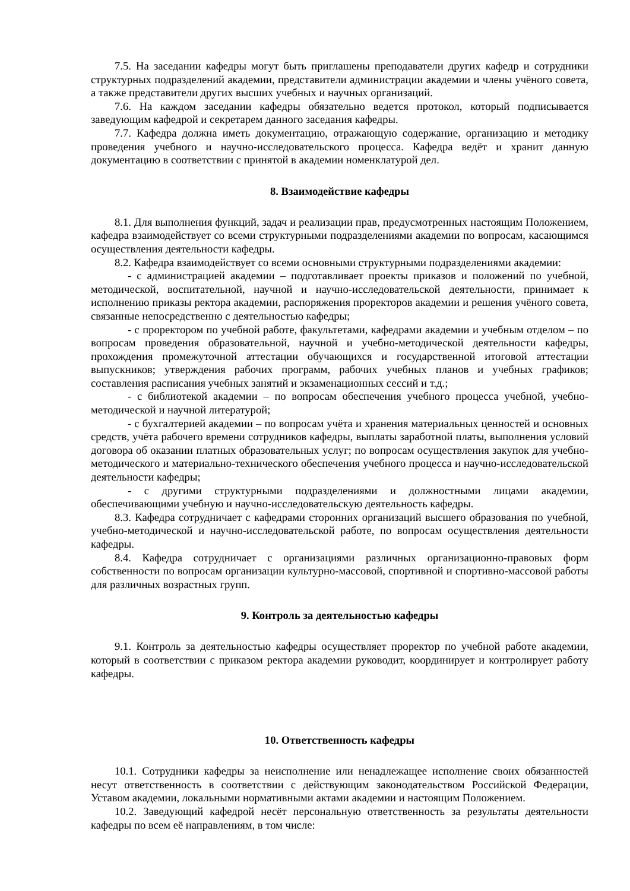7.5. На заседании кафедры могут быть приглашены преподаватели других кафедр и сотрудники структурных подразделений академии, представители администрации академии и члены учёного совета, а также представители других высших учебных и научных организаций.
7.6. На каждом заседании кафедры обязательно ведется протокол, который подписывается заведующим кафедрой и секретарем данного заседания кафедры.
7.7. Кафедра должна иметь документацию, отражающую содержание, организацию и методику проведения учебного и научно-исследовательского процесса. Кафедра ведёт и хранит данную документацию в соответствии с принятой в академии номенклатурой дел.
8. Взаимодействие кафедры
8.1. Для выполнения функций, задач и реализации прав, предусмотренных настоящим Положением, кафедра взаимодействует со всеми структурными подразделениями академии по вопросам, касающимся осуществления деятельности кафедры.
8.2. Кафедра взаимодействует со всеми основными структурными подразделениями академии:
- с администрацией академии – подготавливает проекты приказов и положений по учебной, методической, воспитательной, научной и научно-исследовательской деятельности, принимает к исполнению приказы ректора академии, распоряжения проректоров академии и решения учёного совета, связанные непосредственно с деятельностью кафедры;
- с проректором по учебной работе, факультетами, кафедрами академии и учебным отделом – по вопросам проведения образовательной, научной и учебно-методической деятельности кафедры, прохождения промежуточной аттестации обучающихся и государственной итоговой аттестации выпускников; утверждения рабочих программ, рабочих учебных планов и учебных графиков; составления расписания учебных занятий и экзаменационных сессий и т.д.;
- с библиотекой академии – по вопросам обеспечения учебного процесса учебной, учебно-методической и научной литературой;
- с бухгалтерией академии – по вопросам учёта и хранения материальных ценностей и основных средств, учёта рабочего времени сотрудников кафедры, выплаты заработной платы, выполнения условий договора об оказании платных образовательных услуг; по вопросам осуществления закупок для учебно-методического и материально-технического обеспечения учебного процесса и научно-исследовательской деятельности кафедры;
- с другими структурными подразделениями и должностными лицами академии, обеспечивающими учебную и научно-исследовательскую деятельность кафедры.
8.3. Кафедра сотрудничает с кафедрами сторонних организаций высшего образования по учебной, учебно-методической и научно-исследовательской работе, по вопросам осуществления деятельности кафедры.
8.4. Кафедра сотрудничает с организациями различных организационно-правовых форм собственности по вопросам организации культурно-массовой, спортивной и спортивно-массовой работы для различных возрастных групп.
9. Контроль за деятельностью кафедры
9.1. Контроль за деятельностью кафедры осуществляет проректор по учебной работе академии, который в соответствии с приказом ректора академии руководит, координирует и контролирует работу кафедры.
10. Ответственность кафедры
10.1. Сотрудники кафедры за неисполнение или ненадлежащее исполнение своих обязанностей несут ответственность в соответствии с действующим законодательством Российской Федерации, Уставом академии, локальными нормативными актами академии и настоящим Положением.
10.2. Заведующий кафедрой несёт персональную ответственность за результаты деятельности кафедры по всем её направлениям, в том числе: